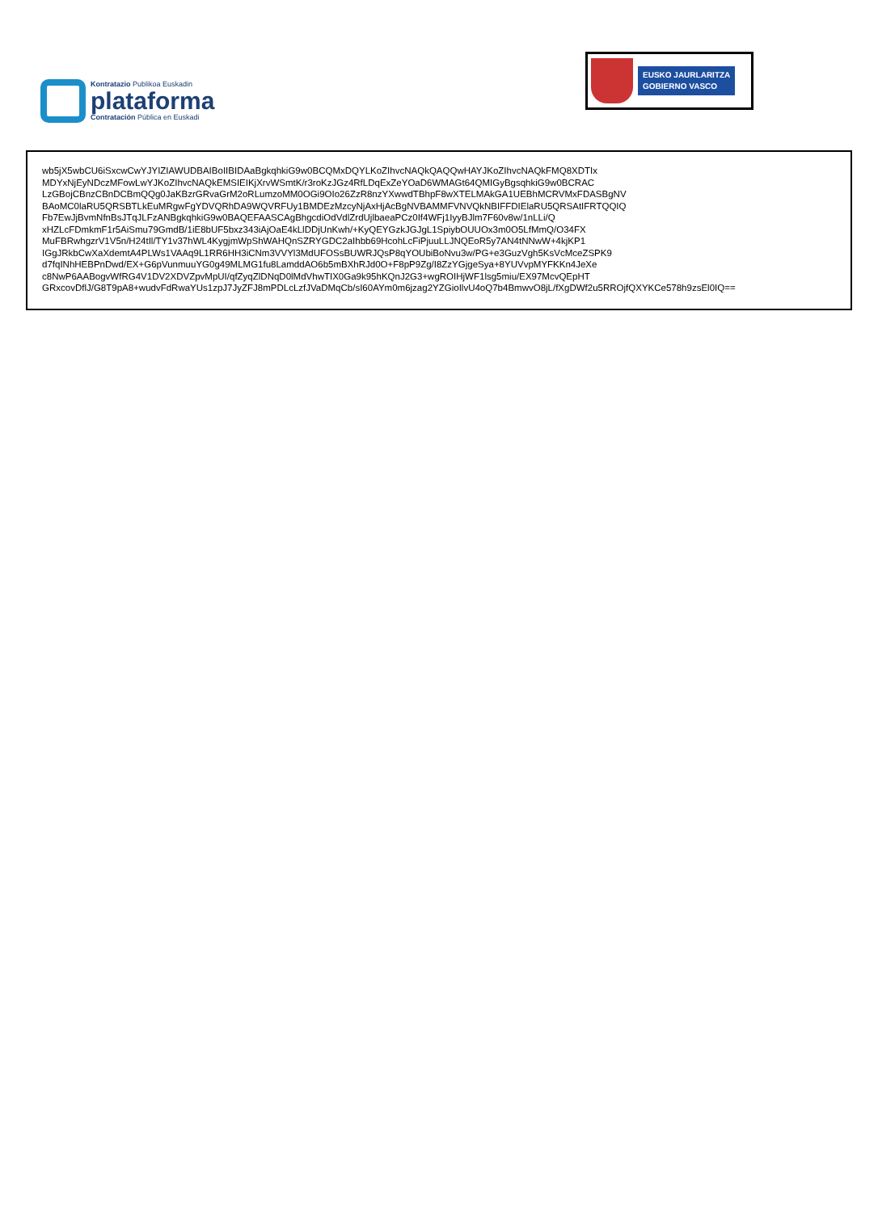Kontratazio Publikoa Euskadin
plataforma
Contratación Pública en Euskadi
EUSKO JAURLARITZA
GOBIERNO VASCO
wb5jX5wbCU6iSxcwCwYJYIZIAWUDBAIBoIIBIDAaBgkqhkiG9w0BCQMxDQYLKoZIhvcNAQkQAQQwHAYJKoZIhvcNAQkFMQ8XDTIx
MDYxNjEyNDczMFowLwYJKoZIhvcNAQkEMSIEIKjXrvWSmtK/r3roKzJGz4RfLDqExZeYOaD6WMAGt64QMIGyBgsqhkiG9w0BCRAC
LzGBojCBnzCBnDCBmQQg0JaKBzrGRvaGrM2oRLumzoMM0OGi9OIo26ZzR8nzYXwwdTBhpF8wXTELMAkGA1UEBhMCRVMxFDASBgNV
BAoMC0laRU5QRSBTLkEuMRgwFgYDVQRhDA9WQVRFUy1BMDEzMzcyNjAxHjAcBgNVBAMMFVNVQkNBIFFDIElaRU5QRSAtIFRTQQIQ
Fb7EwJjBvmNfnBsJTqJLFzANBgkqhkiG9w0BAQEFAASCAgBhgcdiOdVdlZrdUjlbaeaPCz0If4WFj1IyyBJlm7F60v8w/1nLLi/Q
xHZLcFDmkmF1r5AiSmu79GmdB/1iE8bUF5bxz343iAjOaE4kLlDDjUnKwh/+KyQEYGzkJGJgL1SpiybOUUOx3m0O5LfMmQ/O34FX
MuFBRwhgzrV1V5n/H24tIl/TY1v37hWL4KygjmWpShWAHQnSZRYGDC2aIhbb69HcohLcFiPjuuLLJNQEoR5y7AN4tNNwW+4kjKP1
IGgJRkbCwXaXdemtA4PLWs1VAAq9L1RR6HH3iCNm3VVYl3MdUFOSsBUWRJQsP8qYOUbiBoNvu3w/PG+e3GuzVgh5KsVcMceZSPK9
d7fqINhHEBPnDwd/EX+G6pVunmuuYG0g49MLMG1fu8LamddAO6b5mBXhRJd0O+F8pP9Zg/I8ZzYGjgeSya+8YUVvpMYFKKn4JeXe
c8NwP6AABogvWfRG4V1DV2XDVZpvMpUI/qfZyqZlDNqD0lMdVhwTIX0Ga9k95hKQnJ2G3+wgROIHjWF1lsg5miu/EX97McvQEpHT
GRxcovDflJ/G8T9pA8+wudvFdRwaYUs1zpJ7JyZFJ8mPDLcLzfJVaDMqCb/sI60AYm0m6jzag2YZGioIlvU4oQ7b4BmwvO8jL/fXgDWf2u5RROjfQXYKCe578h9zsEl0IQ==